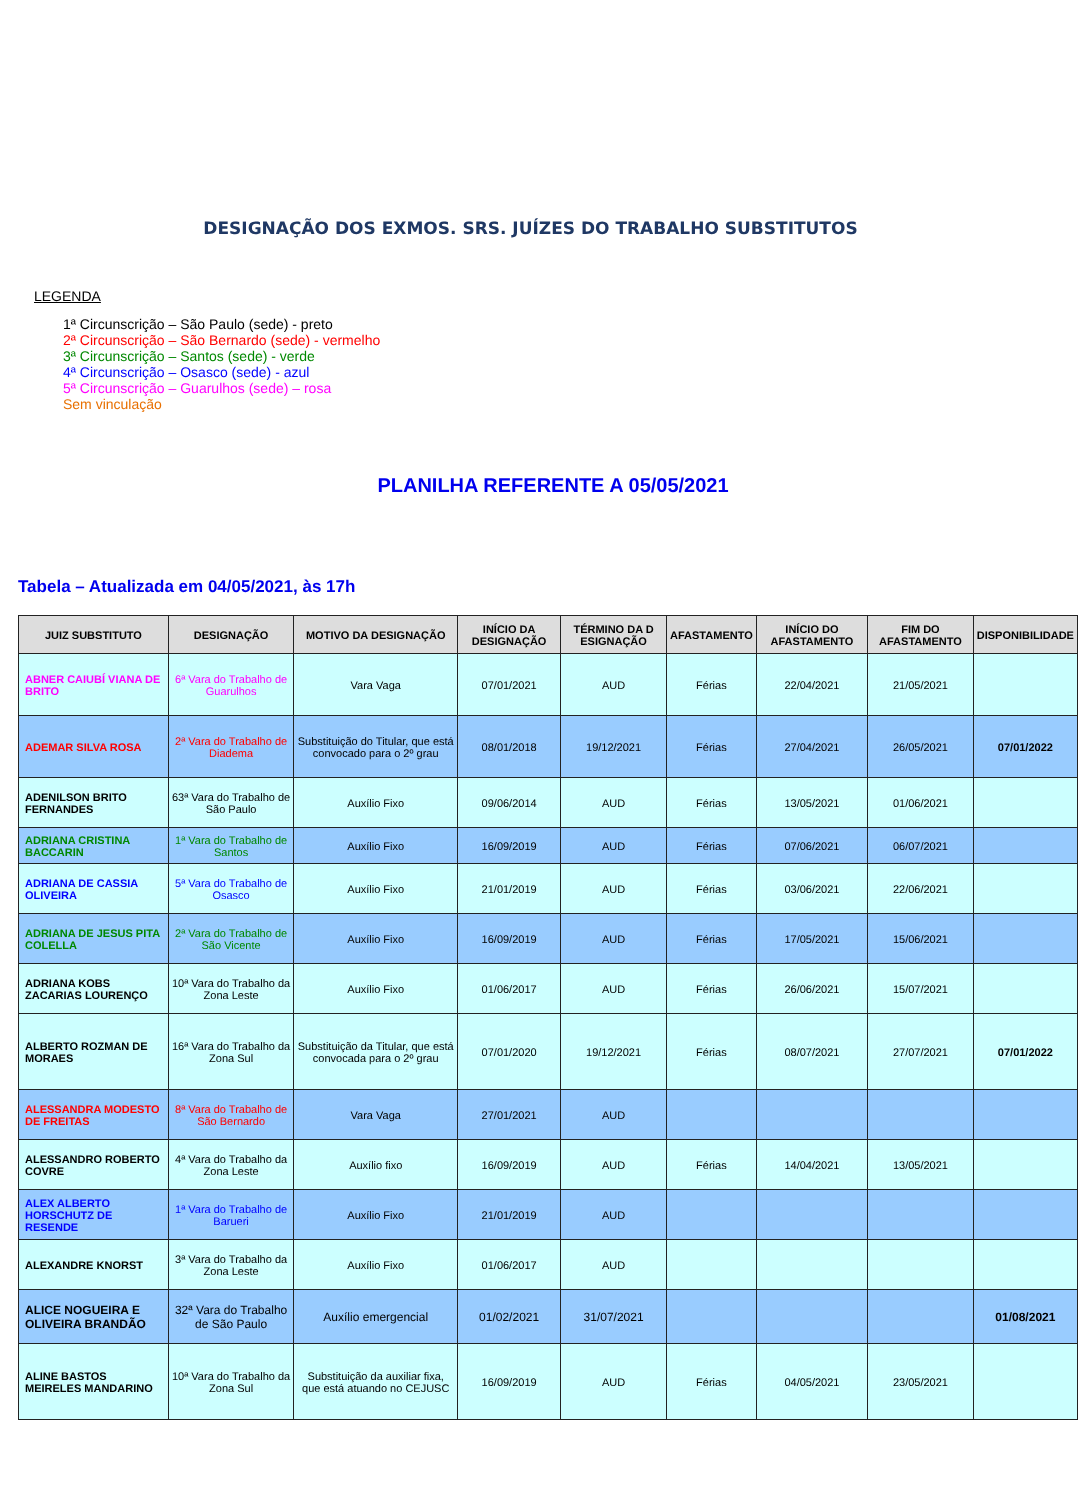DESIGNAÇÃO DOS EXMOS. SRS. JUÍZES DO TRABALHO SUBSTITUTOS
LEGENDA
1ª Circunscrição – São Paulo (sede) - preto
2ª Circunscrição – São Bernardo (sede) - vermelho
3ª Circunscrição – Santos (sede) - verde
4ª Circunscrição – Osasco (sede) - azul
5ª Circunscrição – Guarulhos (sede) – rosa
Sem vinculação
PLANILHA REFERENTE A 05/05/2021
Tabela – Atualizada em 04/05/2021, às 17h
| JUIZ SUBSTITUTO | DESIGNAÇÃO | MOTIVO DA DESIGNAÇÃO | INÍCIO DA DESIGNAÇÃO | TÉRMINO DA D ESIGNAÇÃO | AFASTAMENTO | INÍCIO DO AFASTAMENTO | FIM DO AFASTAMENTO | DISPONIBILIDADE |
| --- | --- | --- | --- | --- | --- | --- | --- | --- |
| ABNER CAIUBÍ VIANA DE BRITO | 6ª Vara do Trabalho de Guarulhos | Vara Vaga | 07/01/2021 | AUD | Férias | 22/04/2021 | 21/05/2021 | |
| ADEMAR SILVA ROSA | 2ª Vara do Trabalho de Diadema | Substituição do Titular, que está convocado para o 2º grau | 08/01/2018 | 19/12/2021 | Férias | 27/04/2021 | 26/05/2021 | 07/01/2022 |
| ADENILSON BRITO FERNANDES | 63ª Vara do Trabalho de São Paulo | Auxílio Fixo | 09/06/2014 | AUD | Férias | 13/05/2021 | 01/06/2021 | |
| ADRIANA CRISTINA BACCARIN | 1ª Vara do Trabalho de Santos | Auxílio Fixo | 16/09/2019 | AUD | Férias | 07/06/2021 | 06/07/2021 | |
| ADRIANA DE CASSIA OLIVEIRA | 5ª Vara do Trabalho de Osasco | Auxílio Fixo | 21/01/2019 | AUD | Férias | 03/06/2021 | 22/06/2021 | |
| ADRIANA DE JESUS PITA COLELLA | 2ª Vara do Trabalho de São Vicente | Auxílio Fixo | 16/09/2019 | AUD | Férias | 17/05/2021 | 15/06/2021 | |
| ADRIANA KOBS ZACARIAS LOURENÇO | 10ª Vara do Trabalho da Zona Leste | Auxílio Fixo | 01/06/2017 | AUD | Férias | 26/06/2021 | 15/07/2021 | |
| ALBERTO ROZMAN DE MORAES | 16ª Vara do Trabalho da Zona Sul | Substituição da Titular, que está convocada para o 2º grau | 07/01/2020 | 19/12/2021 | Férias | 08/07/2021 | 27/07/2021 | 07/01/2022 |
| ALESSANDRA MODESTO DE FREITAS | 8ª Vara do Trabalho de São Bernardo | Vara Vaga | 27/01/2021 | AUD | | | | |
| ALESSANDRO ROBERTO COVRE | 4ª Vara do Trabalho da Zona Leste | Auxílio fixo | 16/09/2019 | AUD | Férias | 14/04/2021 | 13/05/2021 | |
| ALEX ALBERTO HORSCHUTZ DE RESENDE | 1ª Vara do Trabalho de Barueri | Auxílio Fixo | 21/01/2019 | AUD | | | | |
| ALEXANDRE KNORST | 3ª Vara do Trabalho da Zona Leste | Auxílio Fixo | 01/06/2017 | AUD | | | | |
| ALICE NOGUEIRA E OLIVEIRA BRANDÃO | 32ª Vara do Trabalho de São Paulo | Auxílio emergencial | 01/02/2021 | 31/07/2021 | | | | 01/08/2021 |
| ALINE BASTOS MEIRELES MANDARINO | 10ª Vara do Trabalho da Zona Sul | Substituição da auxiliar fixa, que está atuando no CEJUSC | 16/09/2019 | AUD | Férias | 04/05/2021 | 23/05/2021 | |